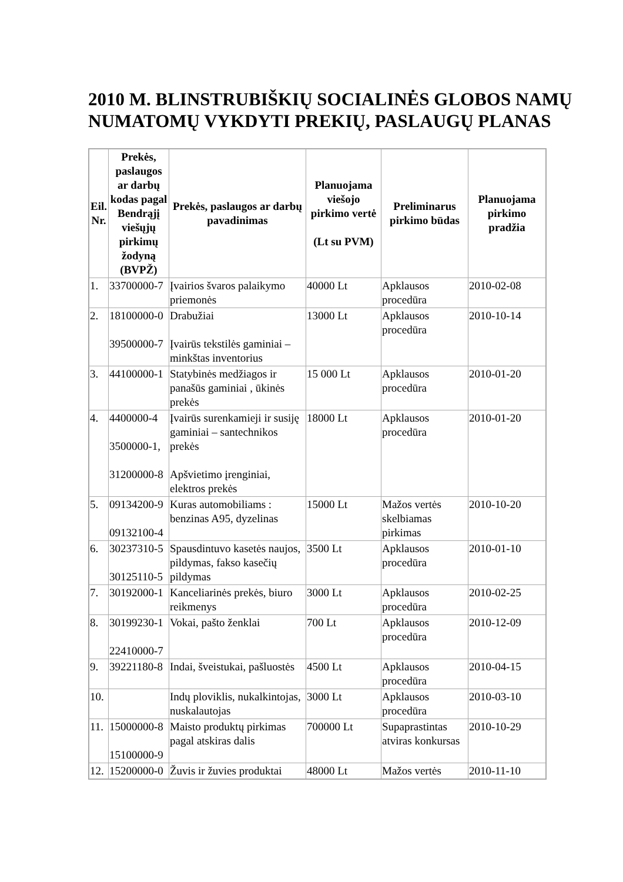2010 M. BLINSTRUBIŠKIŲ SOCIALINĖS GLOBOS NAMŲ NUMATOMŲ VYKDYTI PREKIŲ, PASLAUGŲ PLANAS
| Eil. Nr. | Prekės, paslaugos ar darbų kodas pagal Bendrąjį viešųjų pirkimų žodyną (BVPŽ) | Prekės, paslaugos ar darbų pavadinimas | Planuojama viešojo pirkimo vertė (Lt su PVM) | Preliminarus pirkimo būdas | Planuojama pirkimo pradžia |
| --- | --- | --- | --- | --- | --- |
| 1. | 33700000-7 | Įvairios švaros palaikymo priemonės | 40000 Lt | Apklausos procedūra | 2010-02-08 |
| 2. | 18100000-0 39500000-7 | Drabužiai Įvairūs tekstilės gaminiai – minkštas inventorius | 13000 Lt | Apklausos procedūra | 2010-10-14 |
| 3. | 44100000-1 | Statybinės medžiagos ir panašūs gaminiai , ūkinės prekės | 15 000 Lt | Apklausos procedūra | 2010-01-20 |
| 4. | 4400000-4 3500000-1, 31200000-8 | Įvairūs surenkamieji ir susiję gaminiai – santechnikos prekės Apšvietimo įrenginiai, elektros prekės | 18000 Lt | Apklausos procedūra | 2010-01-20 |
| 5. | 09134200-9 09132100-4 | Kuras automobiliams : benzinas A95, dyzelinas | 15000 Lt | Mažos vertės skelbiamas pirkimas | 2010-10-20 |
| 6. | 30237310-5 30125110-5 | Spausdintuvo kasetės naujos, pildymas, fakso kasečių pildymas | 3500 Lt | Apklausos procedūra | 2010-01-10 |
| 7. | 30192000-1 | Kanceliarinės prekės, biuro reikmenys | 3000 Lt | Apklausos procedūra | 2010-02-25 |
| 8. | 30199230-1 22410000-7 | Vokai, pašto ženklai | 700 Lt | Apklausos procedūra | 2010-12-09 |
| 9. | 39221180-8 | Indai, šveistukai, pašluostės | 4500 Lt | Apklausos procedūra | 2010-04-15 |
| 10. | | Indų ploviklis, nukalkintojas, nuskalautojas | 3000 Lt | Apklausos procedūra | 2010-03-10 |
| 11. | 15000000-8 15100000-9 | Maisto produktų pirkimas pagal atskiras dalis | 700000 Lt | Supaprastintas atviras konkursas | 2010-10-29 |
| 12. | 15200000-0 | Žuvis ir žuvies produktai | 48000 Lt | Mažos vertės | 2010-11-10 |